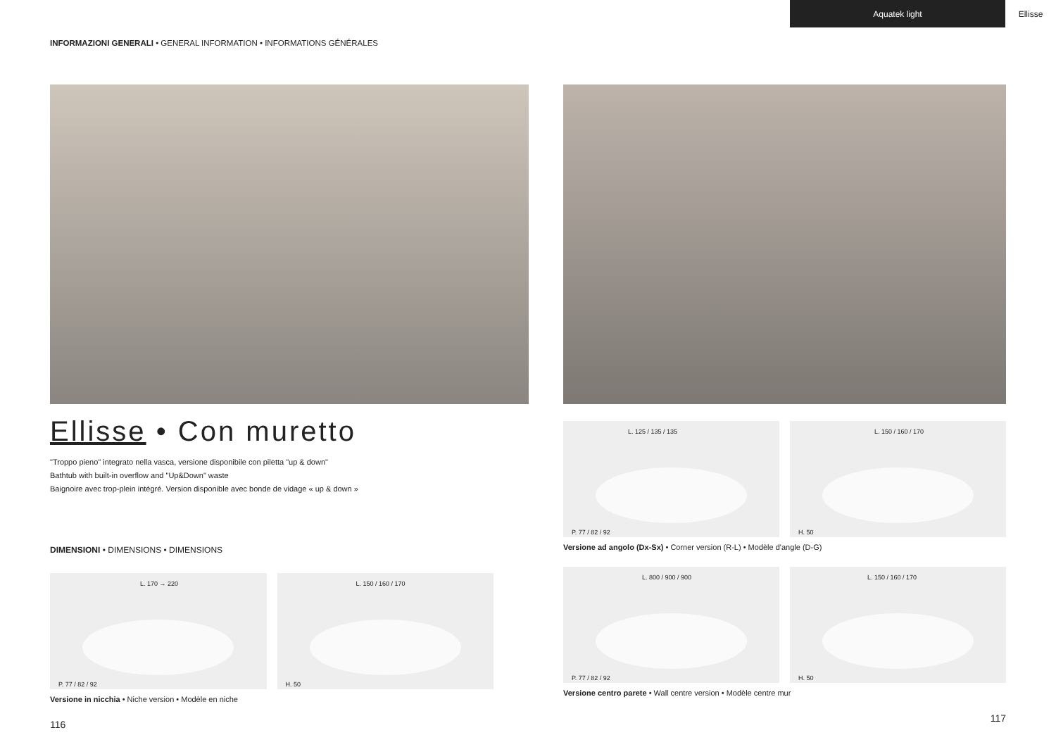Aquatek light Ellisse
INFORMAZIONI GENERALI • GENERAL INFORMATION • INFORMATIONS GÉNÉRALES
Ellisse • Con muretto
"Troppo pieno" integrato nella vasca, versione disponibile con piletta "up & down"
Bathtub with built-in overflow and "Up&Down" waste
Baignoire avec trop-plein intégré. Version disponible avec bonde de vidage « up & down »
DIMENSIONI • DIMENSIONS • DIMENSIONS
L. 170 → 220
P. 77 / 82 / 92
L. 150 / 160 / 170
H. 50
Versione in nicchia • Niche version • Modèle en niche
116
L. 125 / 135 / 135
P. 77 / 82 / 92
L. 150 / 160 / 170
H. 50
Versione ad angolo (Dx-Sx) • Corner version (R-L) • Modèle d'angle (D-G)
L. 800 / 900 / 900
P. 77 / 82 / 92
L. 150 / 160 / 170
H. 50
Versione centro parete • Wall centre version • Modèle centre mur
117